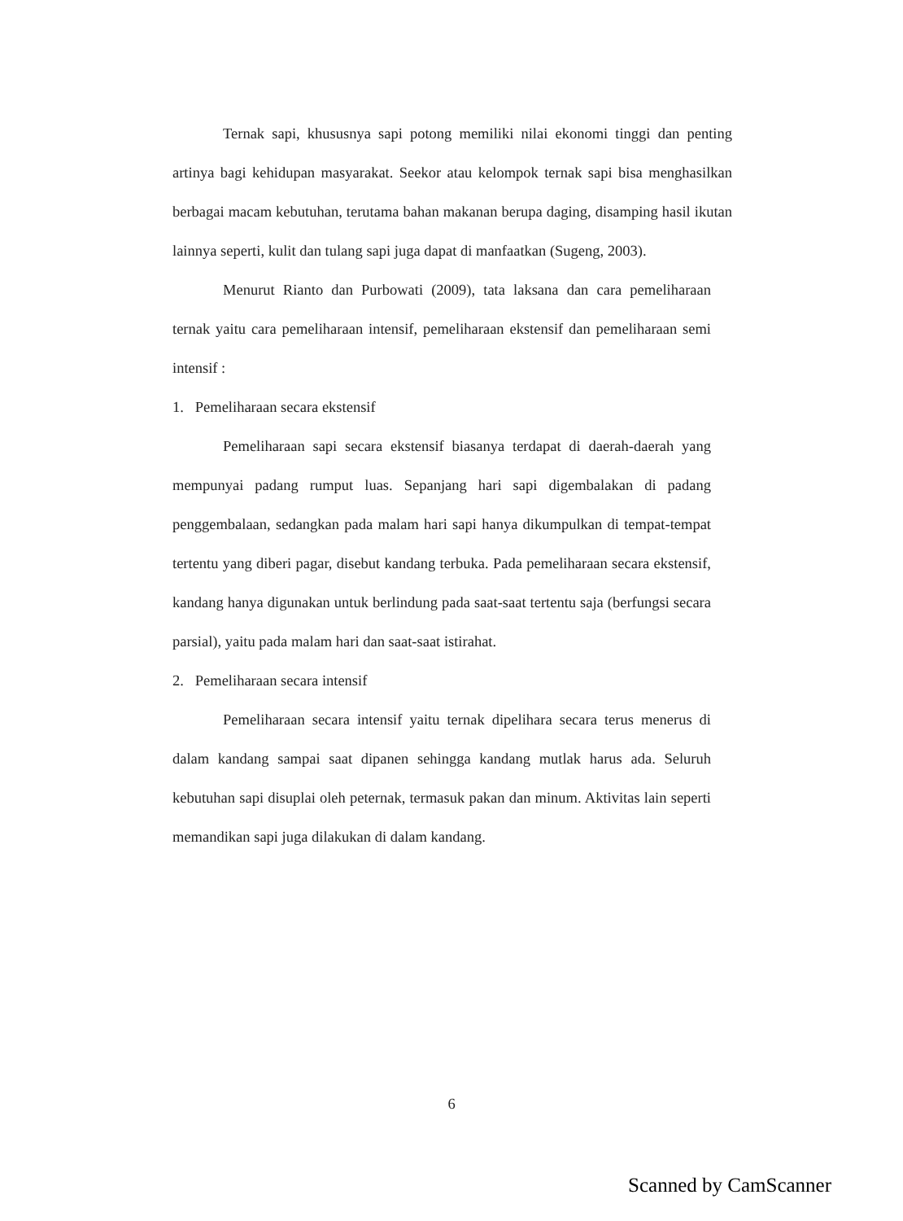Ternak sapi, khususnya sapi potong memiliki nilai ekonomi tinggi dan penting artinya bagi kehidupan masyarakat. Seekor atau kelompok ternak sapi bisa menghasilkan berbagai macam kebutuhan, terutama bahan makanan berupa daging, disamping hasil ikutan lainnya seperti, kulit dan tulang sapi juga dapat di manfaatkan (Sugeng, 2003).
Menurut Rianto dan Purbowati (2009), tata laksana dan cara pemeliharaan ternak yaitu cara pemeliharaan intensif, pemeliharaan ekstensif dan pemeliharaan semi intensif :
1. Pemeliharaan secara ekstensif
Pemeliharaan sapi secara ekstensif biasanya terdapat di daerah-daerah yang mempunyai padang rumput luas. Sepanjang hari sapi digembalakan di padang penggembalaan, sedangkan pada malam hari sapi hanya dikumpulkan di tempat-tempat tertentu yang diberi pagar, disebut kandang terbuka. Pada pemeliharaan secara ekstensif, kandang hanya digunakan untuk berlindung pada saat-saat tertentu saja (berfungsi secara parsial), yaitu pada malam hari dan saat-saat istirahat.
2. Pemeliharaan secara intensif
Pemeliharaan secara intensif yaitu ternak dipelihara secara terus menerus di dalam kandang sampai saat dipanen sehingga kandang mutlak harus ada. Seluruh kebutuhan sapi disuplai oleh peternak, termasuk pakan dan minum. Aktivitas lain seperti memandikan sapi juga dilakukan di dalam kandang.
6
Scanned by CamScanner